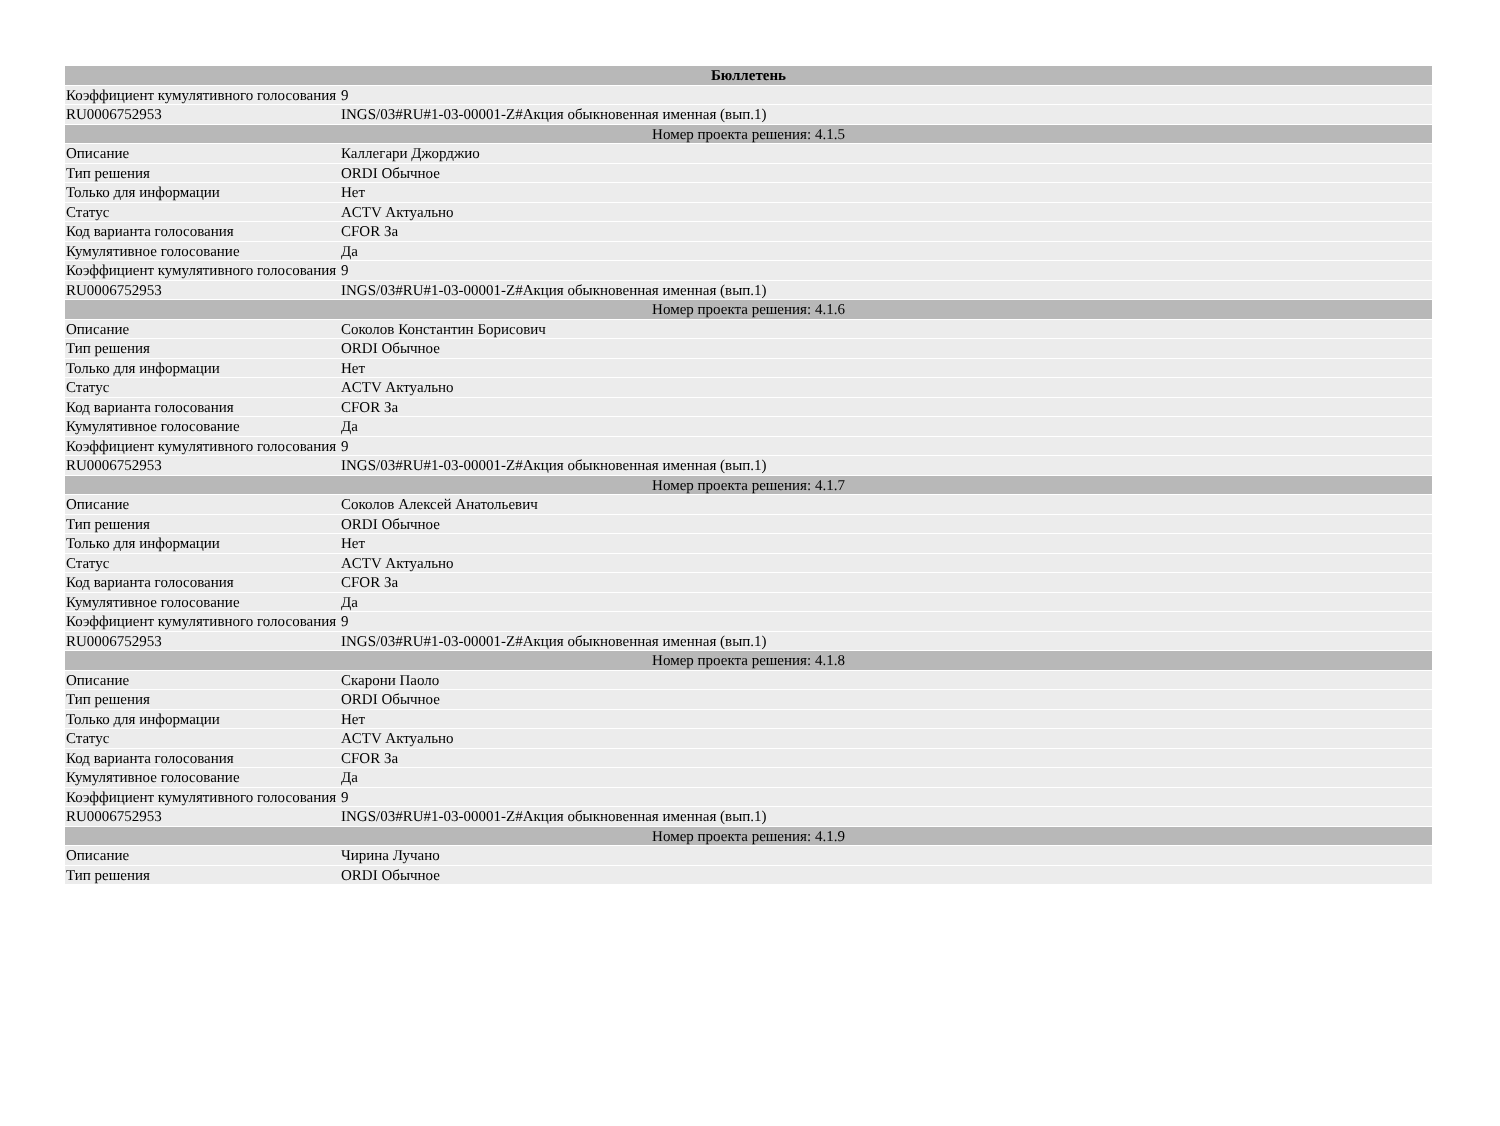| Бюллетень | |
| --- | --- |
| Коэффициент кумулятивного голосования | 9 |
| RU0006752953 | INGS/03#RU#1-03-00001-Z#Акция обыкновенная именная (вып.1) |
| Номер проекта решения: 4.1.5 | |
| Описание | Каллегари Джорджио |
| Тип решения | ORDI Обычное |
| Только для информации | Нет |
| Статус | ACTV Актуально |
| Код варианта голосования | CFOR За |
| Кумулятивное голосование | Да |
| Коэффициент кумулятивного голосования | 9 |
| RU0006752953 | INGS/03#RU#1-03-00001-Z#Акция обыкновенная именная (вып.1) |
| Номер проекта решения: 4.1.6 | |
| Описание | Соколов Константин Борисович |
| Тип решения | ORDI Обычное |
| Только для информации | Нет |
| Статус | ACTV Актуально |
| Код варианта голосования | CFOR За |
| Кумулятивное голосование | Да |
| Коэффициент кумулятивного голосования | 9 |
| RU0006752953 | INGS/03#RU#1-03-00001-Z#Акция обыкновенная именная (вып.1) |
| Номер проекта решения: 4.1.7 | |
| Описание | Соколов Алексей Анатольевич |
| Тип решения | ORDI Обычное |
| Только для информации | Нет |
| Статус | ACTV Актуально |
| Код варианта голосования | CFOR За |
| Кумулятивное голосование | Да |
| Коэффициент кумулятивного голосования | 9 |
| RU0006752953 | INGS/03#RU#1-03-00001-Z#Акция обыкновенная именная (вып.1) |
| Номер проекта решения: 4.1.8 | |
| Описание | Скарони Паоло |
| Тип решения | ORDI Обычное |
| Только для информации | Нет |
| Статус | ACTV Актуально |
| Код варианта голосования | CFOR За |
| Кумулятивное голосование | Да |
| Коэффициент кумулятивного голосования | 9 |
| RU0006752953 | INGS/03#RU#1-03-00001-Z#Акция обыкновенная именная (вып.1) |
| Номер проекта решения: 4.1.9 | |
| Описание | Чирина Лучано |
| Тип решения | ORDI Обычное |